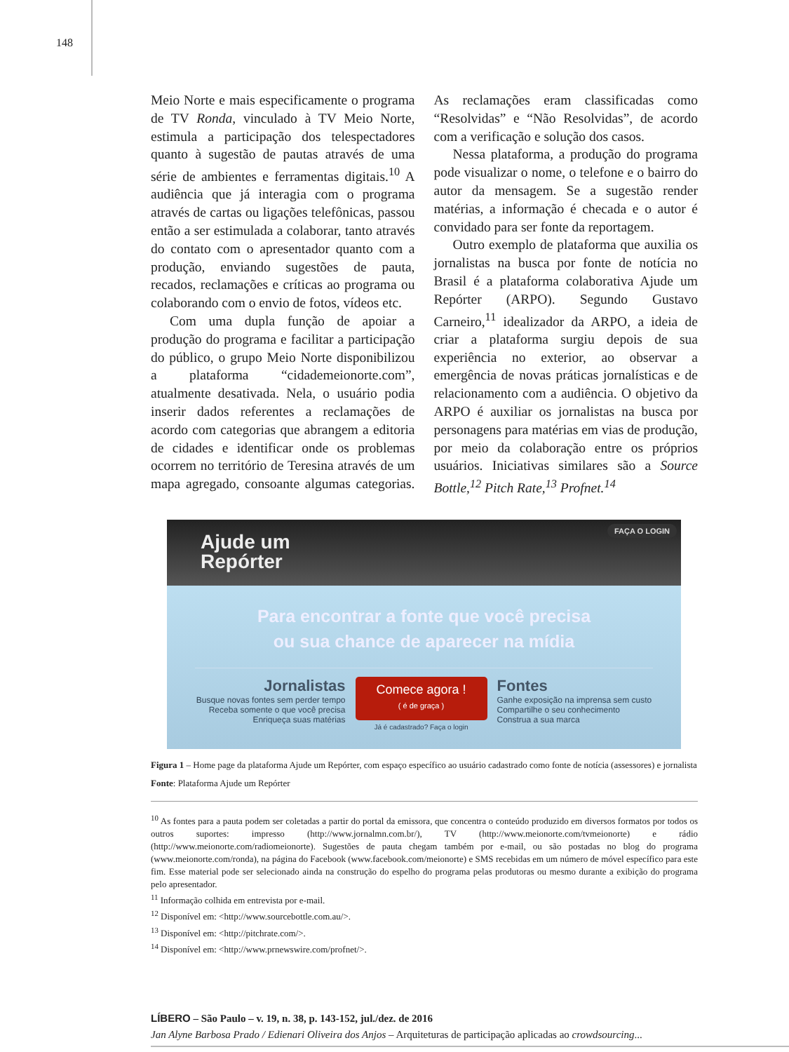148
Meio Norte e mais especificamente o programa de TV Ronda, vinculado à TV Meio Norte, estimula a participação dos telespectadores quanto à sugestão de pautas através de uma série de ambientes e ferramentas digitais.<sup>10</sup> A audiência que já interagia com o programa através de cartas ou ligações telefônicas, passou então a ser estimulada a colaborar, tanto através do contato com o apresentador quanto com a produção, enviando sugestões de pauta, recados, reclamações e críticas ao programa ou colaborando com o envio de fotos, vídeos etc.
Com uma dupla função de apoiar a produção do programa e facilitar a participação do público, o grupo Meio Norte disponibilizou a plataforma “cidademeionorte.com”, atualmente desativada. Nela, o usuário podia inserir dados referentes a reclamações de acordo com categorias que abrangem a editoria de cidades e identificar onde os problemas ocorrem no território de Teresina através de um mapa agregado, consoante algumas categorias. As reclamações eram classificadas como “Resolvidas” e “Não Resolvidas”, de acordo com a verificação e solução dos casos.
Nessa plataforma, a produção do programa pode visualizar o nome, o telefone e o bairro do autor da mensagem. Se a sugestão render matérias, a informação é checada e o autor é convidado para ser fonte da reportagem.
Outro exemplo de plataforma que auxilia os jornalistas na busca por fonte de notícia no Brasil é a plataforma colaborativa Ajude um Repórter (ARPO). Segundo Gustavo Carneiro,<sup>11</sup> idealizador da ARPO, a ideia de criar a plataforma surgiu depois de sua experiência no exterior, ao observar a emergência de novas práticas jornalísticas e de relacionamento com a audiência. O objetivo da ARPO é auxiliar os jornalistas na busca por personagens para matérias em vias de produção, por meio da colaboração entre os próprios usuários. Iniciativas similares são a Source Bottle,<sup>12</sup> Pitch Rate,<sup>13</sup> Profnet.<sup>14</sup>
Ajude um
Repórter
FAÇA O LOGIN
Para encontrar a fonte que você precisa
ou sua chance de aparecer na mídia
Jornalistas
Busque novas fontes sem perder tempo
Receba somente o que você precisa
Enriqueça suas matérias
Comece agora !
( é de graça )
Já é cadastrado? Faça o login
Fontes
Ganhe exposição na imprensa sem custo
Compartilhe o seu conhecimento
Construa a sua marca
Figura 1 – Home page da plataforma Ajude um Repórter, com espaço específico ao usuário cadastrado como fonte de notícia (assessores) e jornalista
Fonte: Plataforma Ajude um Repórter
<sup>10</sup> As fontes para a pauta podem ser coletadas a partir do portal da emissora, que concentra o conteúdo produzido em diversos formatos por todos os outros suportes: impresso (http://www.jornalmn.com.br/), TV (http://www.meionorte.com/tvmeionorte) e rádio (http://www.meionorte.com/radiomeionorte). Sugestões de pauta chegam também por e-mail, ou são postadas no blog do programa (www.meionorte.com/ronda), na página do Facebook (www.facebook.com/meionorte) e SMS recebidas em um número de móvel específico para este fim. Esse material pode ser selecionado ainda na construção do espelho do programa pelas produtoras ou mesmo durante a exibição do programa pelo apresentador.
<sup>11</sup> Informação colhida em entrevista por e-mail.
<sup>12</sup> Disponível em: <http://www.sourcebottle.com.au/>.
<sup>13</sup> Disponível em: <http://pitchrate.com/>.
<sup>14</sup> Disponível em: <http://www.prnewswire.com/profnet/>.
LÍBERO – São Paulo – v. 19, n. 38, p. 143-152, jul./dez. de 2016
Jan Alyne Barbosa Prado / Edienari Oliveira dos Anjos – Arquiteturas de participação aplicadas ao crowdsourcing...